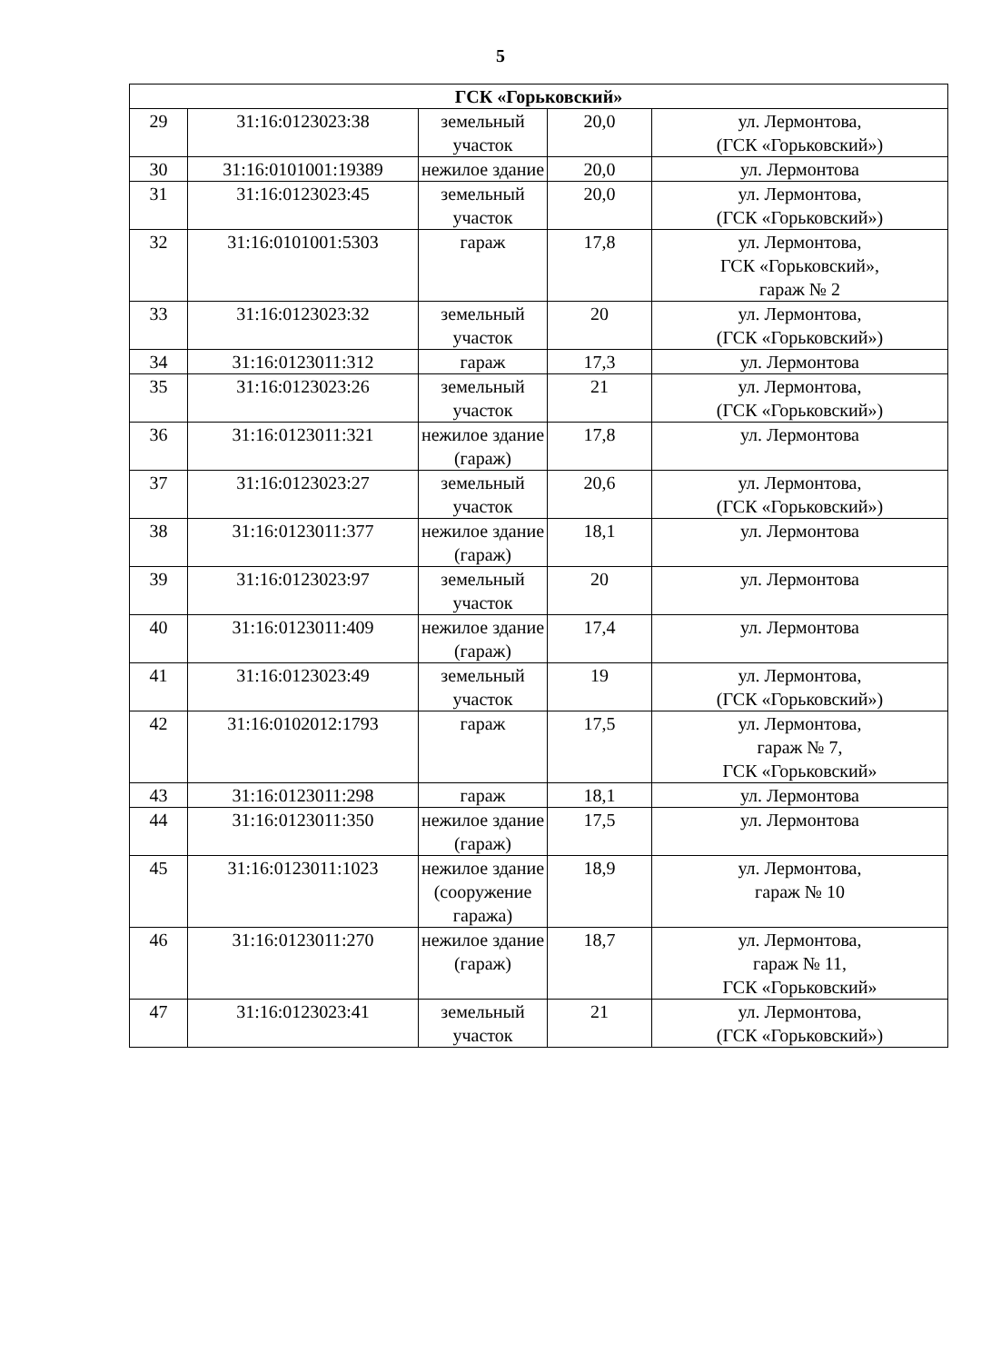5
| ГСК «Горьковский» | | | | |
| --- | --- | --- | --- | --- |
| 29 | 31:16:0123023:38 | земельный участок | 20,0 | ул. Лермонтова, (ГСК «Горьковский») |
| 30 | 31:16:0101001:19389 | нежилое здание | 20,0 | ул. Лермонтова |
| 31 | 31:16:0123023:45 | земельный участок | 20,0 | ул. Лермонтова, (ГСК «Горьковский») |
| 32 | 31:16:0101001:5303 | гараж | 17,8 | ул. Лермонтова, ГСК «Горьковский», гараж № 2 |
| 33 | 31:16:0123023:32 | земельный участок | 20 | ул. Лермонтова, (ГСК «Горьковский») |
| 34 | 31:16:0123011:312 | гараж | 17,3 | ул. Лермонтова |
| 35 | 31:16:0123023:26 | земельный участок | 21 | ул. Лермонтова, (ГСК «Горьковский») |
| 36 | 31:16:0123011:321 | нежилое здание (гараж) | 17,8 | ул. Лермонтова |
| 37 | 31:16:0123023:27 | земельный участок | 20,6 | ул. Лермонтова, (ГСК «Горьковский») |
| 38 | 31:16:0123011:377 | нежилое здание (гараж) | 18,1 | ул. Лермонтова |
| 39 | 31:16:0123023:97 | земельный участок | 20 | ул. Лермонтова |
| 40 | 31:16:0123011:409 | нежилое здание (гараж) | 17,4 | ул. Лермонтова |
| 41 | 31:16:0123023:49 | земельный участок | 19 | ул. Лермонтова, (ГСК «Горьковский») |
| 42 | 31:16:0102012:1793 | гараж | 17,5 | ул. Лермонтова, гараж № 7, ГСК «Горьковский» |
| 43 | 31:16:0123011:298 | гараж | 18,1 | ул. Лермонтова |
| 44 | 31:16:0123011:350 | нежилое здание (гараж) | 17,5 | ул. Лермонтова |
| 45 | 31:16:0123011:1023 | нежилое здание (сооружение гаража) | 18,9 | ул. Лермонтова, гараж № 10 |
| 46 | 31:16:0123011:270 | нежилое здание (гараж) | 18,7 | ул. Лермонтова, гараж № 11, ГСК «Горьковский» |
| 47 | 31:16:0123023:41 | земельный участок | 21 | ул. Лермонтова, (ГСК «Горьковский») |